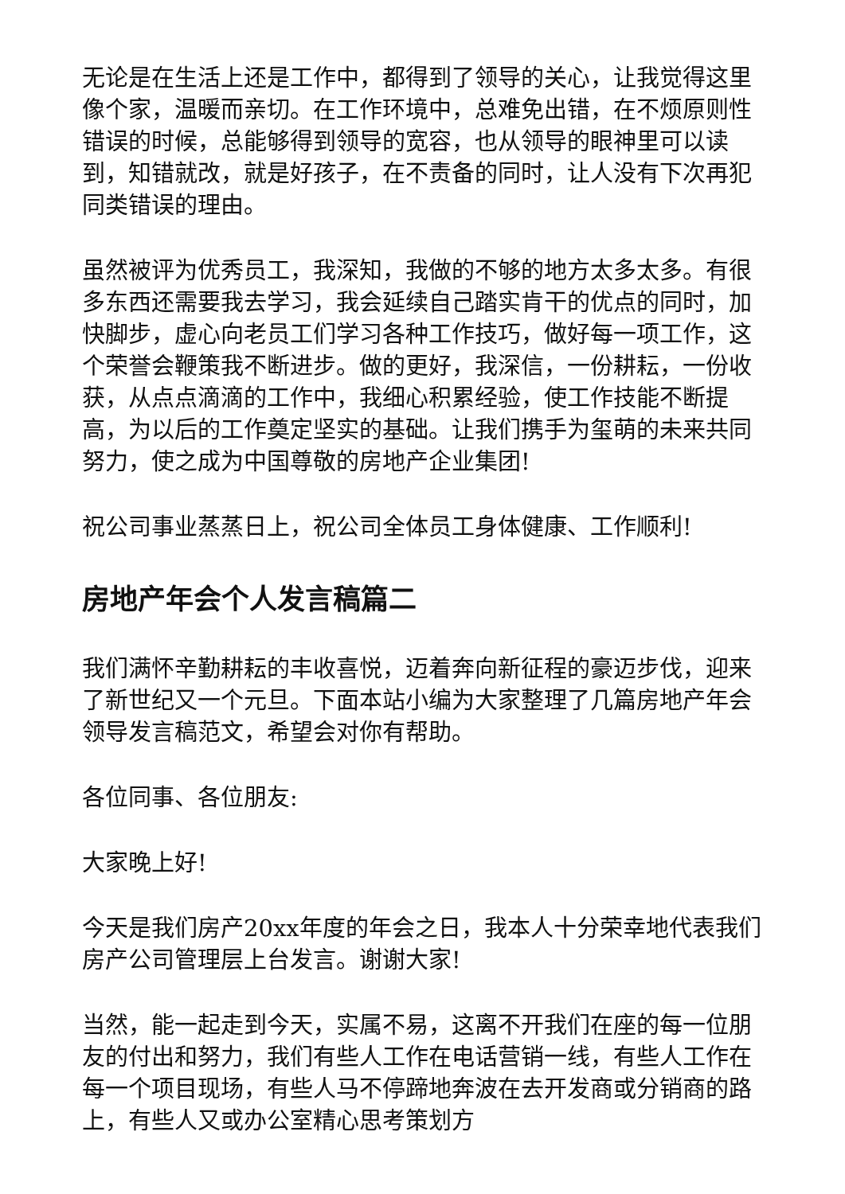无论是在生活上还是工作中，都得到了领导的关心，让我觉得这里像个家，温暖而亲切。在工作环境中，总难免出错，在不烦原则性错误的时候，总能够得到领导的宽容，也从领导的眼神里可以读到，知错就改，就是好孩子，在不责备的同时，让人没有下次再犯同类错误的理由。
虽然被评为优秀员工，我深知，我做的不够的地方太多太多。有很多东西还需要我去学习，我会延续自己踏实肯干的优点的同时，加快脚步，虚心向老员工们学习各种工作技巧，做好每一项工作，这个荣誉会鞭策我不断进步。做的更好，我深信，一份耕耘，一份收获，从点点滴滴的工作中，我细心积累经验，使工作技能不断提高，为以后的工作奠定坚实的基础。让我们携手为玺萌的未来共同努力，使之成为中国尊敬的房地产企业集团!
祝公司事业蒸蒸日上，祝公司全体员工身体健康、工作顺利!
房地产年会个人发言稿篇二
我们满怀辛勤耕耘的丰收喜悦，迈着奔向新征程的豪迈步伐，迎来了新世纪又一个元旦。下面本站小编为大家整理了几篇房地产年会领导发言稿范文，希望会对你有帮助。
各位同事、各位朋友:
大家晚上好!
今天是我们房产20xx年度的年会之日，我本人十分荣幸地代表我们房产公司管理层上台发言。谢谢大家!
当然，能一起走到今天，实属不易，这离不开我们在座的每一位朋友的付出和努力，我们有些人工作在电话营销一线，有些人工作在每一个项目现场，有些人马不停蹄地奔波在去开发商或分销商的路上，有些人又或办公室精心思考策划方